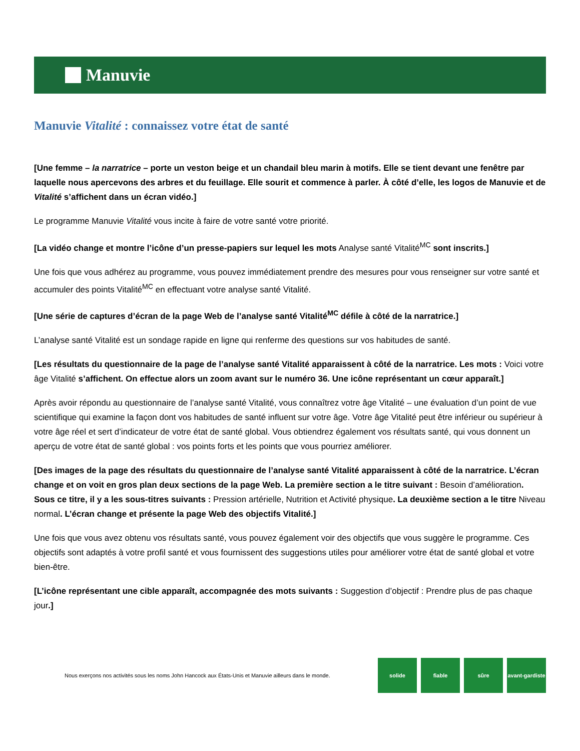Manuvie
Manuvie Vitalité : connaissez votre état de santé
[Une femme – la narratrice – porte un veston beige et un chandail bleu marin à motifs. Elle se tient devant une fenêtre par laquelle nous apercevons des arbres et du feuillage. Elle sourit et commence à parler. À côté d’elle, les logos de Manuvie et de Vitalité s’affichent dans un écran vidéo.]
Le programme Manuvie Vitalité vous incite à faire de votre santé votre priorité.
[La vidéo change et montre l’icône d’un presse-papiers sur lequel les mots Analyse santé Vitalité<sup>MC</sup> sont inscrits.]
Une fois que vous adhérez au programme, vous pouvez immédiatement prendre des mesures pour vous renseigner sur votre santé et accumuler des points Vitalité<sup>MC</sup> en effectuant votre analyse santé Vitalité.
[Une série de captures d’écran de la page Web de l’analyse santé Vitalité<sup>MC</sup> défile à côté de la narratrice.]
L’analyse santé Vitalité est un sondage rapide en ligne qui renferme des questions sur vos habitudes de santé.
[Les résultats du questionnaire de la page de l’analyse santé Vitalité apparaissent à côté de la narratrice. Les mots : Voici votre âge Vitalité s’affichent. On effectue alors un zoom avant sur le numéro 36. Une icône représentant un cœur apparaît.]
Après avoir répondu au questionnaire de l’analyse santé Vitalité, vous connaîtrez votre âge Vitalité – une évaluation d’un point de vue scientifique qui examine la façon dont vos habitudes de santé influent sur votre âge. Votre âge Vitalité peut être inférieur ou supérieur à votre âge réel et sert d’indicateur de votre état de santé global. Vous obtiendrez également vos résultats santé, qui vous donnent un aperçu de votre état de santé global : vos points forts et les points que vous pourriez améliorer.
[Des images de la page des résultats du questionnaire de l’analyse santé Vitalité apparaissent à côté de la narratrice. L’écran change et on voit en gros plan deux sections de la page Web. La première section a le titre suivant : Besoin d’amélioration. Sous ce titre, il y a les sous-titres suivants : Pression artérielle, Nutrition et Activité physique. La deuxième section a le titre Niveau normal. L’écran change et présente la page Web des objectifs Vitalité.]
Une fois que vous avez obtenu vos résultats santé, vous pouvez également voir des objectifs que vous suggère le programme. Ces objectifs sont adaptés à votre profil santé et vous fournissent des suggestions utiles pour améliorer votre état de santé global et votre bien-être.
[L’icône représentant une cible apparaît, accompagnée des mots suivants : Suggestion d’objectif : Prendre plus de pas chaque jour.]
Nous exerçons nos activités sous les noms John Hancock aux États-Unis et Manuvie ailleurs dans le monde.
solide fiable sûre avant-gardiste